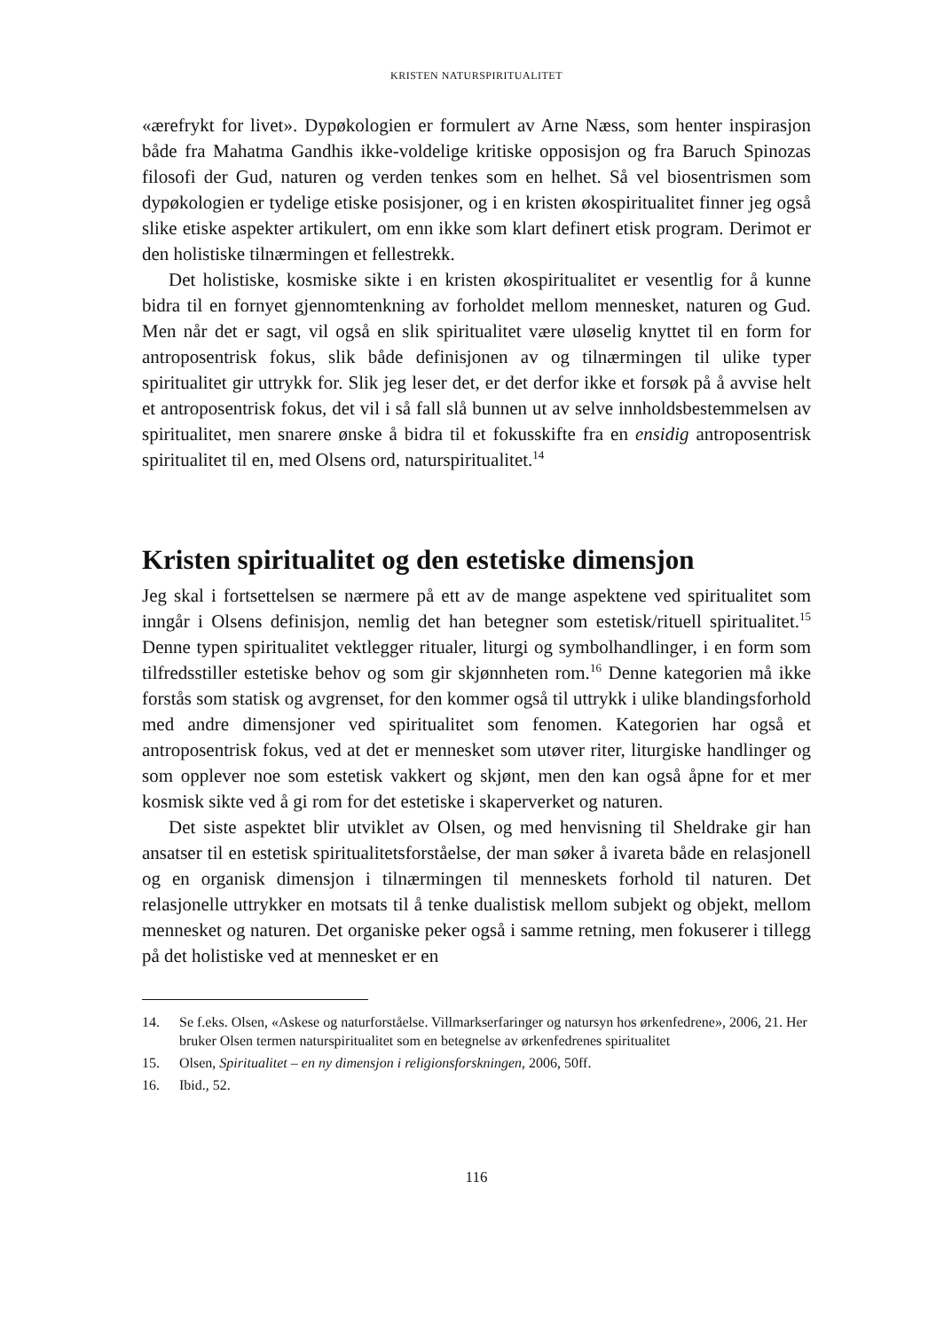KRISTEN NATURSPIRITUALITET
«ærefrykt for livet». Dypøkologien er formulert av Arne Næss, som henter inspirasjon både fra Mahatma Gandhis ikke-voldelige kritiske opposisjon og fra Baruch Spinozas filosofi der Gud, naturen og verden tenkes som en helhet. Så vel biosentrismen som dypøkologien er tydelige etiske posisjoner, og i en kristen økospiritualitet finner jeg også slike etiske aspekter artikulert, om enn ikke som klart definert etisk program. Derimot er den holistiske tilnærmingen et fellestrekk.
Det holistiske, kosmiske sikte i en kristen økospiritualitet er vesentlig for å kunne bidra til en fornyet gjennomtenkning av forholdet mellom mennesket, naturen og Gud. Men når det er sagt, vil også en slik spiritualitet være uløselig knyttet til en form for antroposentrisk fokus, slik både definisjonen av og tilnærmingen til ulike typer spiritualitet gir uttrykk for. Slik jeg leser det, er det derfor ikke et forsøk på å avvise helt et antroposentrisk fokus, det vil i så fall slå bunnen ut av selve innholdsbestemmelsen av spiritualitet, men snarere ønske å bidra til et fokusskifte fra en ensidig antroposentrisk spiritualitet til en, med Olsens ord, naturspiritualitet.<sup>14</sup>
Kristen spiritualitet og den estetiske dimensjon
Jeg skal i fortsettelsen se nærmere på ett av de mange aspektene ved spiritualitet som inngår i Olsens definisjon, nemlig det han betegner som estetisk/rituell spiritualitet.<sup>15</sup> Denne typen spiritualitet vektlegger ritualer, liturgi og symbolhandlinger, i en form som tilfredsstiller estetiske behov og som gir skjønnheten rom.<sup>16</sup> Denne kategorien må ikke forstås som statisk og avgrenset, for den kommer også til uttrykk i ulike blandingsforhold med andre dimensjoner ved spiritualitet som fenomen. Kategorien har også et antroposentrisk fokus, ved at det er mennesket som utøver riter, liturgiske handlinger og som opplever noe som estetisk vakkert og skjønt, men den kan også åpne for et mer kosmisk sikte ved å gi rom for det estetiske i skaperverket og naturen.
Det siste aspektet blir utviklet av Olsen, og med henvisning til Sheldrake gir han ansatser til en estetisk spiritualitetsforståelse, der man søker å ivareta både en relasjonell og en organisk dimensjon i tilnærmingen til menneskets forhold til naturen. Det relasjonelle uttrykker en motsats til å tenke dualistisk mellom subjekt og objekt, mellom mennesket og naturen. Det organiske peker også i samme retning, men fokuserer i tillegg på det holistiske ved at mennesket er en
14. Se f.eks. Olsen, «Askese og naturforståelse. Villmarkserfaringer og natursyn hos ørkenfedrene», 2006, 21. Her bruker Olsen termen naturspiritualitet som en betegnelse av ørkenfedrenes spiritualitet
15. Olsen, Spiritualitet – en ny dimensjon i religionsforskningen, 2006, 50ff.
16. Ibid., 52.
116